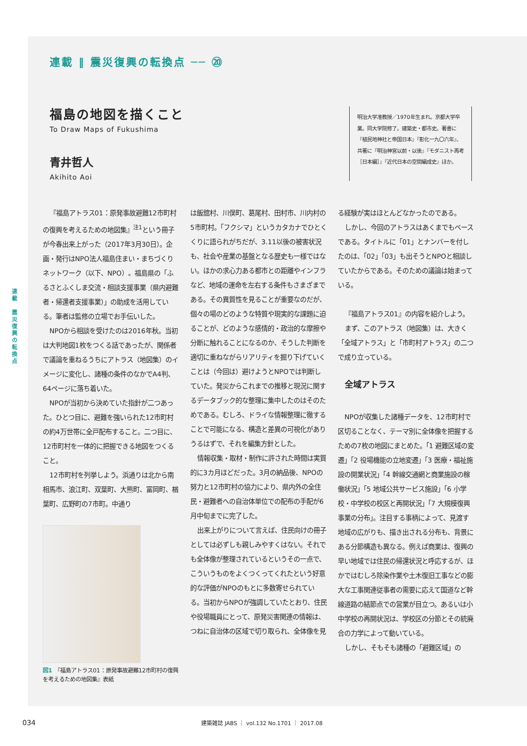連載
震災復興の転換点
連載 ‖ 震災復興の転換点 ── ⑳
福島の地図を描くこと
To Draw Maps of Fukushima
青井哲人
Akihito Aoi
明治大学准教授／1970年生まれ。京都大学卒業。同大学院修了。建築史・都市史。著書に『植民地神社と帝国日本』『彰化一九〇六年』、共著に『明治神宮以前・以後』『モダニスト再考［日本編］』『近代日本の空間編成史』ほか。
『福島アトラス01：原発事故避難12市町村の復興を考えるための地図集』<sup>注1</sup>という冊子が今春出来上がった（2017年3月30日）。企画・発行はNPO法人福島住まい・まちづくりネットワーク（以下、NPO）。福島県の「ふるさとふくしま交流・相談支援事業（県内避難者・帰還者支援事業）」の助成を活用している。筆者は監修の立場でお手伝いした。
NPOから相談を受けたのは2016年秋。当初は大判地図1枚をつくる話であったが、関係者で議論を重ねるうちにアトラス（地図集）のイメージに変化し、諸種の条件のなかでA4判、64ページに落ち着いた。
NPOが当初から決めていた指針が二つあった。ひとつ目に、避難を強いられた12市町村の約4万世帯に全戸配布すること。二つ目に、12市町村を一体的に把握できる地図をつくること。
12市町村を列挙しよう。浜通りは北から南相馬市、浪江町、双葉町、大熊町、富岡町、楢葉町、広野町の7市町。中通り
図1　『福島アトラス01：原発事故避難12市町村の復興を考えるための地図集』表紙
は飯舘村、川俣町、葛尾村、田村市、川内村の5市町村。「フクシマ」というカタカナでひとくくりに語られがちだが、3.11以後の被害状況も、社会や産業の基盤となる歴史も一様ではない。ほかの求心力ある都市との距離やインフラなど、地域の運命を左右する条件もさまざまである。その異質性を見ることが重要なのだが、個々の場のどのような特質や現実的な課題に迫ることが、どのような感情的・政治的な摩擦や分断に触れることになるのか、そうした判断を適切に重ねながらリアリティを掘り下げていくことは（今回は）避けようとNPOでは判断していた。発災からこれまでの推移と現況に関するデータブック的な整理に集中したのはそのためである。むしろ、ドライな情報整理に徹することで可能になる、構造と差異の可視化がありうるはずで、それを編集方針とした。
情報収集・取材・制作に許された時間は実質的に3カ月ほどだった。3月の納品後、NPOの努力と12市町村の協力により、県内外の全住民・避難者への自治体単位での配布の手配が6月中旬までに完了した。
出来上がりについて言えば、住民向けの冊子としては必ずしも親しみやすくはない。それでも全体像が整理されているというその一点で、こういうものをよくつくってくれたという好意的な評価がNPOのもとに多数寄せられている。当初からNPOが強調していたとおり、住民や役場職員にとって、原発災害関連の情報は、つねに自治体の区域で切り取られ、全体像を見
る経験が実はほとんどなかったのである。
しかし、今回のアトラスはあくまでもベースである。タイトルに「01」とナンバーを付したのは、「02」「03」も出そうとNPOと相談していたからである。そのための議論は始まっている。
『福島アトラス01』の内容を紹介しよう。
まず、このアトラス（地図集）は、大きく「全域アトラス」と「市町村アトラス」の二つで成り立っている。
全域アトラス
NPOが収集した諸種データを、12市町村で区切ることなく、テーマ別に全体像を把握するための7枚の地図にまとめた。「1 避難区域の変遷」「2 役場機能の立地変遷」「3 医療・福祉施設の開業状況」「4 幹線交通網と商業施設の稼働状況」「5 地域公共サービス施設」「6 小学校・中学校の校区と再開状況」「7 大規模復興事業の分布」。注目する事柄によって、見渡す地域の広がりも、描き出される分布も、背景にある分節構造も異なる。例えば商業は、復興の早い地域では住民の帰還状況と呼応するが、ほかではむしろ除染作業や土木復旧工事などの膨大な工事関連従事者の需要に応えて国道など幹線道路の結節点での営業が目立つ。あるいは小中学校の再開状況は、学校区の分節とその統廃合の力学によって動いている。
しかし、そもそも諸種の「避難区域」の
034 建築雑誌 JABS ｜ vol.132 No.1701 ｜ 2017.08